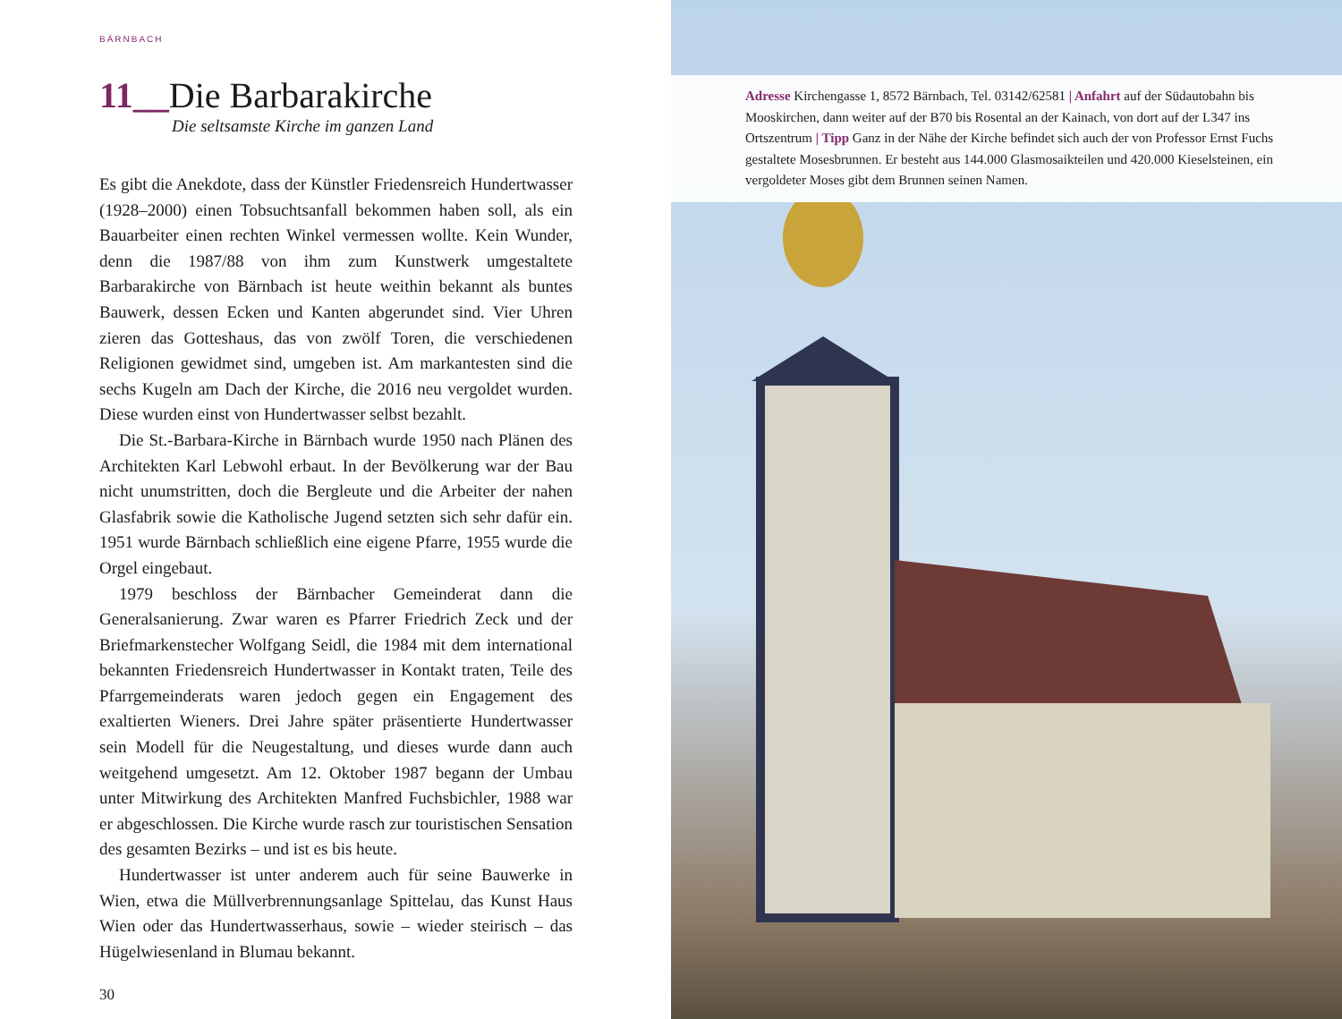BÄRNBACH
11__Die Barbarakirche
Die seltsamste Kirche im ganzen Land
Es gibt die Anekdote, dass der Künstler Friedensreich Hundertwasser (1928–2000) einen Tobsuchtsanfall bekommen haben soll, als ein Bauarbeiter einen rechten Winkel vermessen wollte. Kein Wunder, denn die 1987/88 von ihm zum Kunstwerk umgestaltete Barbarakirche von Bärnbach ist heute weithin bekannt als buntes Bauwerk, dessen Ecken und Kanten abgerundet sind. Vier Uhren zieren das Gotteshaus, das von zwölf Toren, die verschiedenen Religionen gewidmet sind, umgeben ist. Am markantesten sind die sechs Kugeln am Dach der Kirche, die 2016 neu vergoldet wurden. Diese wurden einst von Hundertwasser selbst bezahlt.
Die St.-Barbara-Kirche in Bärnbach wurde 1950 nach Plänen des Architekten Karl Lebwohl erbaut. In der Bevölkerung war der Bau nicht unumstritten, doch die Bergleute und die Arbeiter der nahen Glasfabrik sowie die Katholische Jugend setzten sich sehr dafür ein. 1951 wurde Bärnbach schließlich eine eigene Pfarre, 1955 wurde die Orgel eingebaut.
1979 beschloss der Bärnbacher Gemeinderat dann die Generalsanierung. Zwar waren es Pfarrer Friedrich Zeck und der Briefmarkenstecher Wolfgang Seidl, die 1984 mit dem international bekannten Friedensreich Hundertwasser in Kontakt traten, Teile des Pfarrgemeinderats waren jedoch gegen ein Engagement des exaltierten Wieners. Drei Jahre später präsentierte Hundertwasser sein Modell für die Neugestaltung, und dieses wurde dann auch weitgehend umgesetzt. Am 12. Oktober 1987 begann der Umbau unter Mitwirkung des Architekten Manfred Fuchsbichler, 1988 war er abgeschlossen. Die Kirche wurde rasch zur touristischen Sensation des gesamten Bezirks – und ist es bis heute.
Hundertwasser ist unter anderem auch für seine Bauwerke in Wien, etwa die Müllverbrennungsanlage Spittelau, das Kunst Haus Wien oder das Hundertwasserhaus, sowie – wieder steirisch – das Hügelwiesenland in Blumau bekannt.
30
Adresse Kirchengasse 1, 8572 Bärnbach, Tel. 03142/62581 | Anfahrt auf der Südautobahn bis Mooskirchen, dann weiter auf der B70 bis Rosental an der Kainach, von dort auf der L347 ins Ortszentrum | Tipp Ganz in der Nähe der Kirche befindet sich auch der von Professor Ernst Fuchs gestaltete Mosesbrunnen. Er besteht aus 144.000 Glasmosaikteilen und 420.000 Kieselsteinen, ein vergoldeter Moses gibt dem Brunnen seinen Namen.